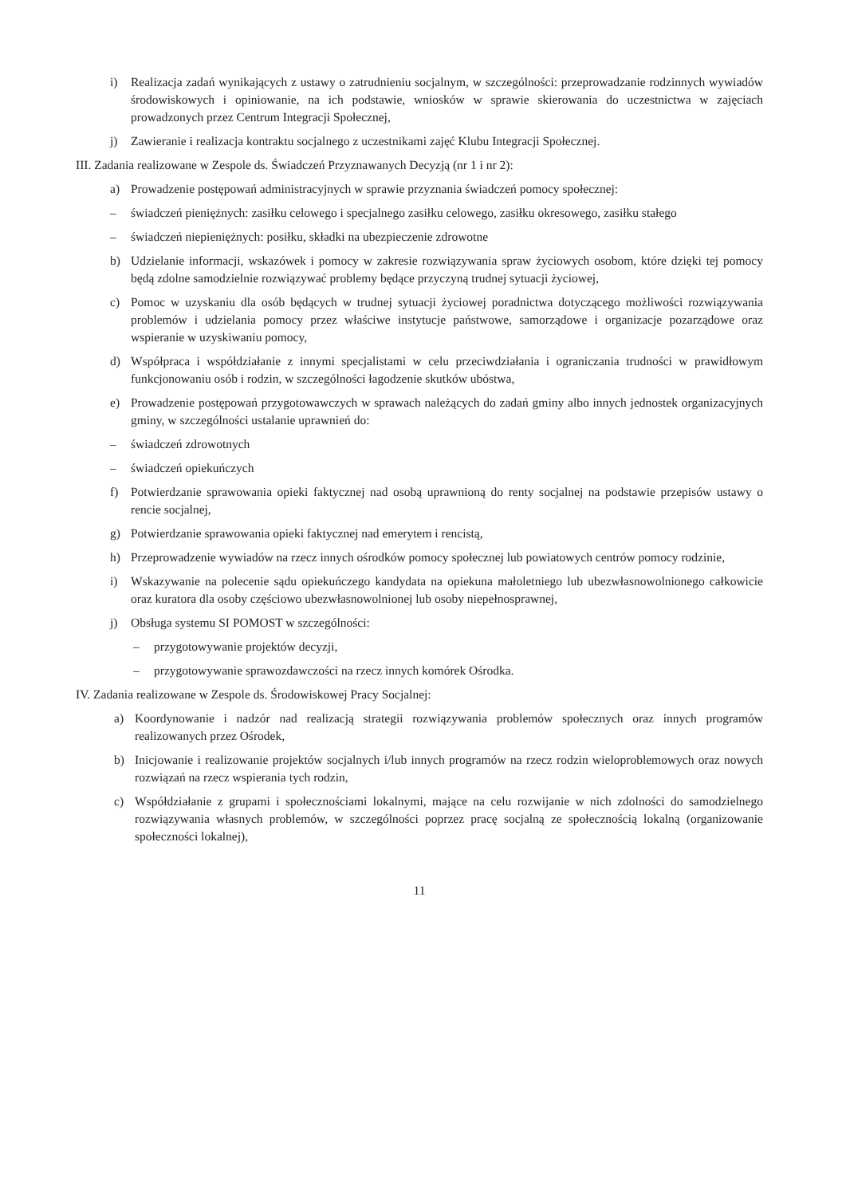i) Realizacja zadań wynikających z ustawy o zatrudnieniu socjalnym, w szczególności: przeprowadzanie rodzinnych wywiadów środowiskowych i opiniowanie, na ich podstawie, wniosków w sprawie skierowania do uczestnictwa w zajęciach prowadzonych przez Centrum Integracji Społecznej,
j) Zawieranie i realizacja kontraktu socjalnego z uczestnikami zajęć Klubu Integracji Społecznej.
III. Zadania realizowane w Zespole ds. Świadczeń Przyznawanych Decyzją (nr 1 i nr 2):
a) Prowadzenie postępowań administracyjnych w sprawie przyznania świadczeń pomocy społecznej:
– świadczeń pieniężnych: zasiłku celowego i specjalnego zasiłku celowego, zasiłku okresowego, zasiłku stałego
– świadczeń niepieniężnych: posiłku, składki na ubezpieczenie zdrowotne
b) Udzielanie informacji, wskazówek i pomocy w zakresie rozwiązywania spraw życiowych osobom, które dzięki tej pomocy będą zdolne samodzielnie rozwiązywać problemy będące przyczyną trudnej sytuacji życiowej,
c) Pomoc w uzyskaniu dla osób będących w trudnej sytuacji życiowej poradnictwa dotyczącego możliwości rozwiązywania problemów i udzielania pomocy przez właściwe instytucje państwowe, samorządowe i organizacje pozarządowe oraz wspieranie w uzyskiwaniu pomocy,
d) Współpraca i współdziałanie z innymi specjalistami w celu przeciwdziałania i ograniczania trudności w prawidłowym funkcjonowaniu osób i rodzin, w szczególności łagodzenie skutków ubóstwa,
e) Prowadzenie postępowań przygotowawczych w sprawach należących do zadań gminy albo innych jednostek organizacyjnych gminy, w szczególności ustalanie uprawnień do:
– świadczeń zdrowotnych
– świadczeń opiekuńczych
f) Potwierdzanie sprawowania opieki faktycznej nad osobą uprawnioną do renty socjalnej na podstawie przepisów ustawy o rencie socjalnej,
g) Potwierdzanie sprawowania opieki faktycznej nad emerytem i rencistą,
h) Przeprowadzenie wywiadów na rzecz innych ośrodków pomocy społecznej lub powiatowych centrów pomocy rodzinie,
i) Wskazywanie na polecenie sądu opiekuńczego kandydata na opiekuna małoletniego lub ubezwłasnowolnionego całkowicie oraz kuratora dla osoby częściowo ubezwłasnowolnionej lub osoby niepełnosprawnej,
j) Obsługa systemu SI POMOST w szczególności:
– przygotowywanie projektów decyzji,
– przygotowywanie sprawozdawczości na rzecz innych komórek Ośrodka.
IV. Zadania realizowane w Zespole ds. Środowiskowej Pracy Socjalnej:
a) Koordynowanie i nadzór nad realizacją strategii rozwiązywania problemów społecznych oraz innych programów realizowanych przez Ośrodek,
b) Inicjowanie i realizowanie projektów socjalnych i/lub innych programów na rzecz rodzin wieloproblemowych oraz nowych rozwiązań na rzecz wspierania tych rodzin,
c) Współdziałanie z grupami i społecznościami lokalnymi, mające na celu rozwijanie w nich zdolności do samodzielnego rozwiązywania własnych problemów, w szczególności poprzez pracę socjalną ze społecznością lokalną (organizowanie społeczności lokalnej),
11